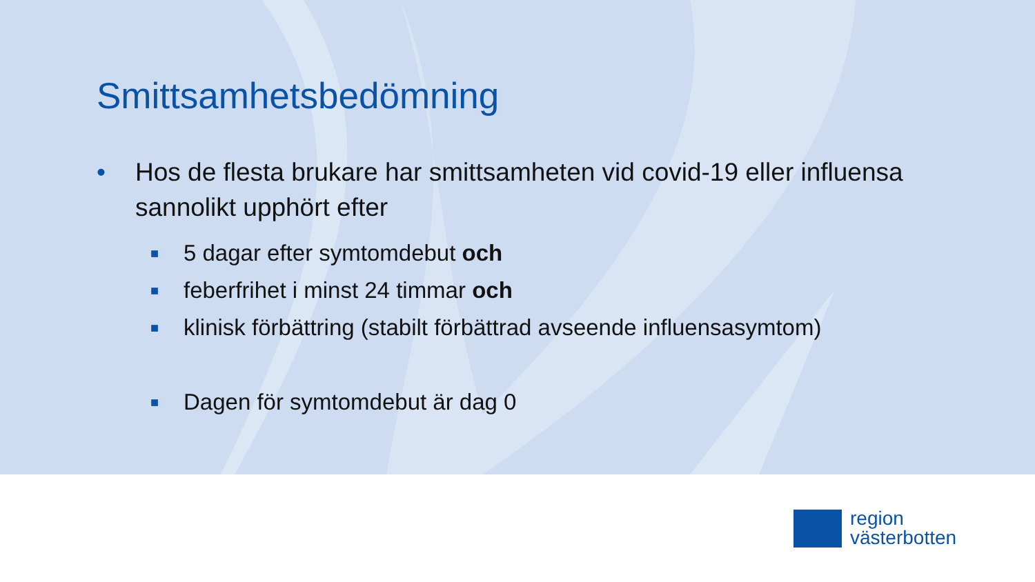Smittsamhetsbedömning
• Hos de flesta brukare har smittsamheten vid covid-19 eller influensa sannolikt upphört efter
■ 5 dagar efter symtomdebut och
■ feberfrihet i minst 24 timmar och
■ klinisk förbättring (stabilt förbättrad avseende influensasymtom)
■ Dagen för symtomdebut är dag 0
region
västerbotten